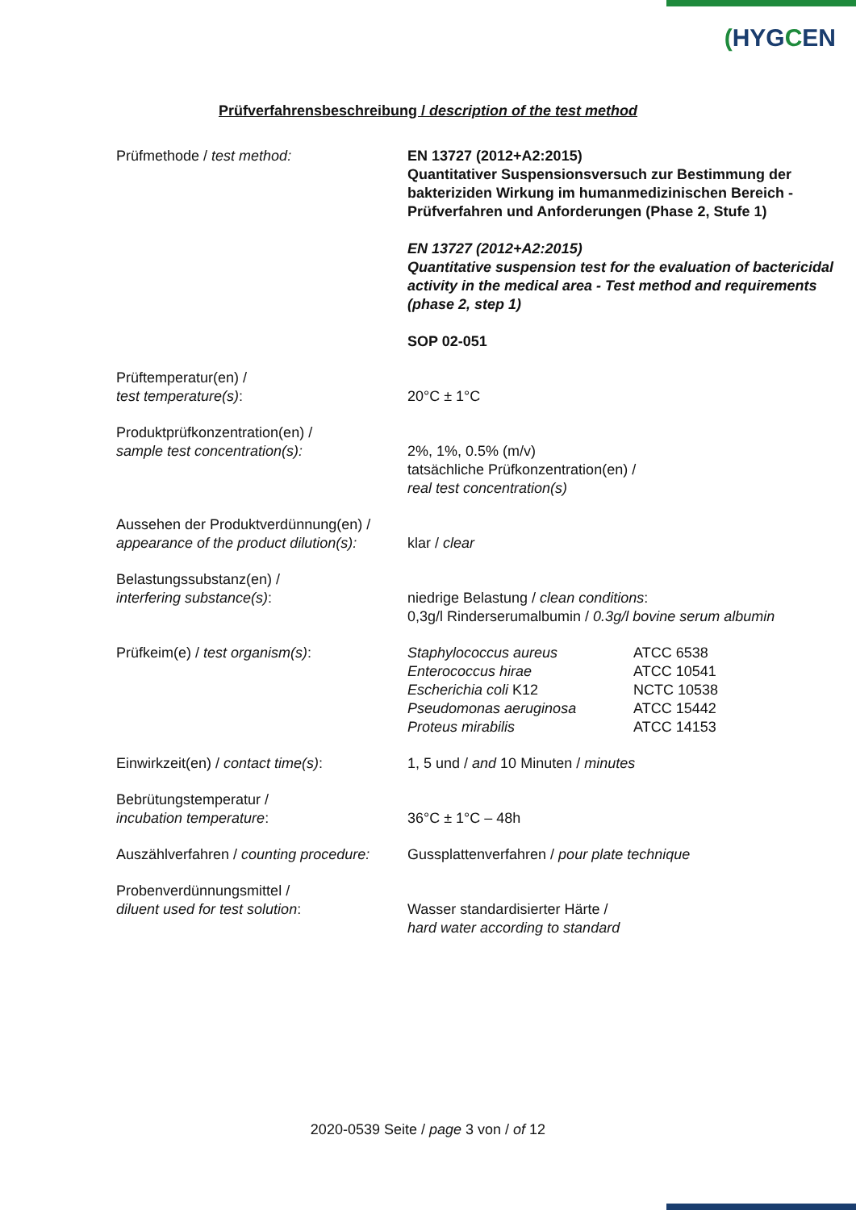(HYGCEN
Prüfverfahrensbeschreibung / description of the test method
| Prüfmethode / test method: | EN 13727 (2012+A2:2015) Quantitativer Suspensionsversuch zur Bestimmung der bakteriziden Wirkung im humanmedizinischen Bereich - Prüfverfahren und Anforderungen (Phase 2, Stufe 1) EN 13727 (2012+A2:2015) Quantitative suspension test for the evaluation of bactericidal activity in the medical area - Test method and requirements (phase 2, step 1) SOP 02-051 |
| Prüftemperatur(en) / test temperature(s) : | 20°C ± 1°C |
| Produktprüfkonzentration(en) / sample test concentration(s): | 2%, 1%, 0.5% (m/v) tatsächliche Prüfkonzentration(en) / real test concentration(s) |
| Aussehen der Produktverdünnung(en) / appearance of the product dilution(s): | klar / clear |
| Belastungssubstanz(en) / interfering substance(s) : | niedrige Belastung / clean conditions : 0,3g/l Rinderserumalbumin / 0.3g/l bovine serum albumin |
| Prüfkeim(e) / test organism(s) : | / Staphylococcus aureus / ATCC 6538 / / Enterococcus hirae / ATCC 10541 / / Escherichia coli K12 / NCTC 10538 / / Pseudomonas aeruginosa / ATCC 15442 / / Proteus mirabilis / ATCC 14153 / |
| Einwirkzeit(en) / contact time(s) : | 1, 5 und / and 10 Minuten / minutes |
| Bebrütungstemperatur / incubation temperature : | 36°C ± 1°C – 48h |
| Auszählverfahren / counting procedure: | Gussplattenverfahren / pour plate technique |
| Probenverdünnungsmittel / diluent used for test solution : | Wasser standardisierter Härte / hard water according to standard |
2020-0539 Seite / page 3 von / of 12